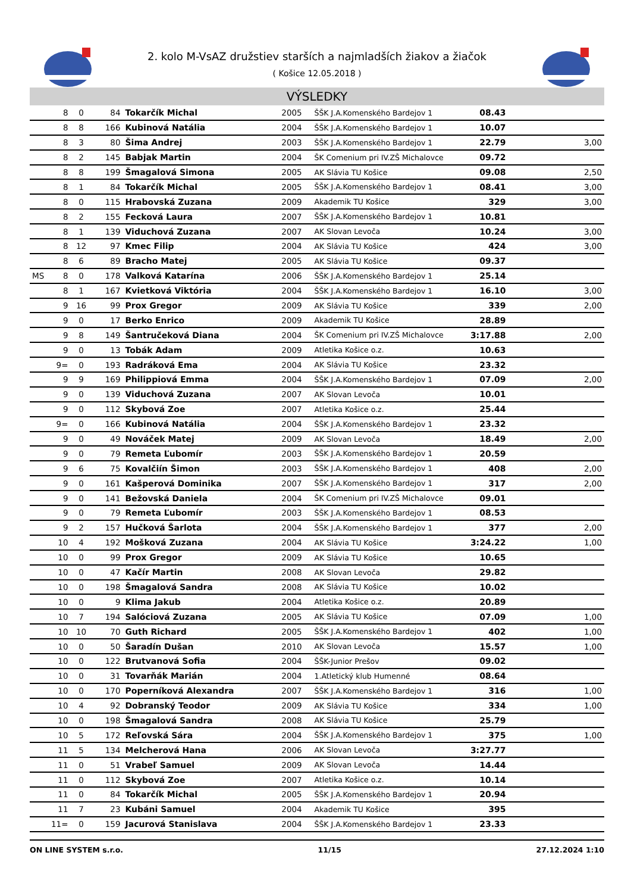2. kolo M-VsAZ družstiev starších a najmladších žiakov a žiačok
( Košice 12.05.2018 )
VÝSLEDKY
| | 8 | 0 | 84 | Tokarčík Michal | 2005 | ŠŠK J.A.Komenského Bardejov 1 | 08.43 | |
| | 8 | 8 | 166 | Kubinová Natália | 2004 | ŠŠK J.A.Komenského Bardejov 1 | 10.07 | |
| | 8 | 3 | 80 | Šima Andrej | 2003 | ŠŠK J.A.Komenského Bardejov 1 | 22.79 | 3,00 |
| | 8 | 2 | 145 | Babjak Martin | 2004 | ŠK Comenium pri IV.ZŠ Michalovce | 09.72 | |
| | 8 | 8 | 199 | Šmagalová Simona | 2005 | AK Slávia TU Košice | 09.08 | 2,50 |
| | 8 | 1 | 84 | Tokarčík Michal | 2005 | ŠŠK J.A.Komenského Bardejov 1 | 08.41 | 3,00 |
| | 8 | 0 | 115 | Hrabovská Zuzana | 2009 | Akademik TU Košice | 329 | 3,00 |
| | 8 | 2 | 155 | Fecková Laura | 2007 | ŠŠK J.A.Komenského Bardejov 1 | 10.81 | |
| | 8 | 1 | 139 | Viduchová Zuzana | 2007 | AK Slovan Levoča | 10.24 | 3,00 |
| | 8 | 12 | 97 | Kmec Filip | 2004 | AK Slávia TU Košice | 424 | 3,00 |
| | 8 | 6 | 89 | Bracho Matej | 2005 | AK Slávia TU Košice | 09.37 | |
| MS | 8 | 0 | 178 | Valková Katarína | 2006 | ŠŠK J.A.Komenského Bardejov 1 | 25.14 | |
| | 8 | 1 | 167 | Kvietková Viktória | 2004 | ŠŠK J.A.Komenského Bardejov 1 | 16.10 | 3,00 |
| | 9 | 16 | 99 | Prox Gregor | 2009 | AK Slávia TU Košice | 339 | 2,00 |
| | 9 | 0 | 17 | Berko Enrico | 2009 | Akademik TU Košice | 28.89 | |
| | 9 | 8 | 149 | Šantručeková Diana | 2004 | ŠK Comenium pri IV.ZŠ Michalovce | 3:17.88 | 2,00 |
| | 9 | 0 | 13 | Tobák Adam | 2009 | Atletika Košice o.z. | 10.63 | |
| | 9= | 0 | 193 | Radráková Ema | 2004 | AK Slávia TU Košice | 23.32 | |
| | 9 | 9 | 169 | Philippiová Emma | 2004 | ŠŠK J.A.Komenského Bardejov 1 | 07.09 | 2,00 |
| | 9 | 0 | 139 | Viduchová Zuzana | 2007 | AK Slovan Levoča | 10.01 | |
| | 9 | 0 | 112 | Skybová Zoe | 2007 | Atletika Košice o.z. | 25.44 | |
| | 9= | 0 | 166 | Kubinová Natália | 2004 | ŠŠK J.A.Komenského Bardejov 1 | 23.32 | |
| | 9 | 0 | 49 | Nováček Matej | 2009 | AK Slovan Levoča | 18.49 | 2,00 |
| | 9 | 0 | 79 | Remeta Ľubomír | 2003 | ŠŠK J.A.Komenského Bardejov 1 | 20.59 | |
| | 9 | 6 | 75 | Kovalčiín Šimon | 2003 | ŠŠK J.A.Komenského Bardejov 1 | 408 | 2,00 |
| | 9 | 0 | 161 | Kašperová Dominika | 2007 | ŠŠK J.A.Komenského Bardejov 1 | 317 | 2,00 |
| | 9 | 0 | 141 | Bežovská Daniela | 2004 | ŠK Comenium pri IV.ZŠ Michalovce | 09.01 | |
| | 9 | 0 | 79 | Remeta Ľubomír | 2003 | ŠŠK J.A.Komenského Bardejov 1 | 08.53 | |
| | 9 | 2 | 157 | Hučková Šarlota | 2004 | ŠŠK J.A.Komenského Bardejov 1 | 377 | 2,00 |
| | 10 | 4 | 192 | Mošková Zuzana | 2004 | AK Slávia TU Košice | 3:24.22 | 1,00 |
| | 10 | 0 | 99 | Prox Gregor | 2009 | AK Slávia TU Košice | 10.65 | |
| | 10 | 0 | 47 | Kačír Martin | 2008 | AK Slovan Levoča | 29.82 | |
| | 10 | 0 | 198 | Šmagalová Sandra | 2008 | AK Slávia TU Košice | 10.02 | |
| | 10 | 0 | 9 | Klima Jakub | 2004 | Atletika Košice o.z. | 20.89 | |
| | 10 | 7 | 194 | Salóciová Zuzana | 2005 | AK Slávia TU Košice | 07.09 | 1,00 |
| | 10 | 10 | 70 | Guth Richard | 2005 | ŠŠK J.A.Komenského Bardejov 1 | 402 | 1,00 |
| | 10 | 0 | 50 | Šaradín Dušan | 2010 | AK Slovan Levoča | 15.57 | 1,00 |
| | 10 | 0 | 122 | Brutvanová Sofia | 2004 | ŠŠK-Junior Prešov | 09.02 | |
| | 10 | 0 | 31 | Tovarňák Marián | 2004 | 1.Atletický klub Humenné | 08.64 | |
| | 10 | 0 | 170 | Poperníková Alexandra | 2007 | ŠŠK J.A.Komenského Bardejov 1 | 316 | 1,00 |
| | 10 | 4 | 92 | Dobranský Teodor | 2009 | AK Slávia TU Košice | 334 | 1,00 |
| | 10 | 0 | 198 | Šmagalová Sandra | 2008 | AK Slávia TU Košice | 25.79 | |
| | 10 | 5 | 172 | Reľovská Sára | 2004 | ŠŠK J.A.Komenského Bardejov 1 | 375 | 1,00 |
| | 11 | 5 | 134 | Melcherová Hana | 2006 | AK Slovan Levoča | 3:27.77 | |
| | 11 | 0 | 51 | Vrabeľ Samuel | 2009 | AK Slovan Levoča | 14.44 | |
| | 11 | 0 | 112 | Skybová Zoe | 2007 | Atletika Košice o.z. | 10.14 | |
| | 11 | 0 | 84 | Tokarčík Michal | 2005 | ŠŠK J.A.Komenského Bardejov 1 | 20.94 | |
| | 11 | 7 | 23 | Kubáni Samuel | 2004 | Akademik TU Košice | 395 | |
| | 11= | 0 | 159 | Jacurová Stanislava | 2004 | ŠŠK J.A.Komenského Bardejov 1 | 23.33 | |
ON LINE SYSTEM s.r.o. 11/15 27.12.2024 1:10